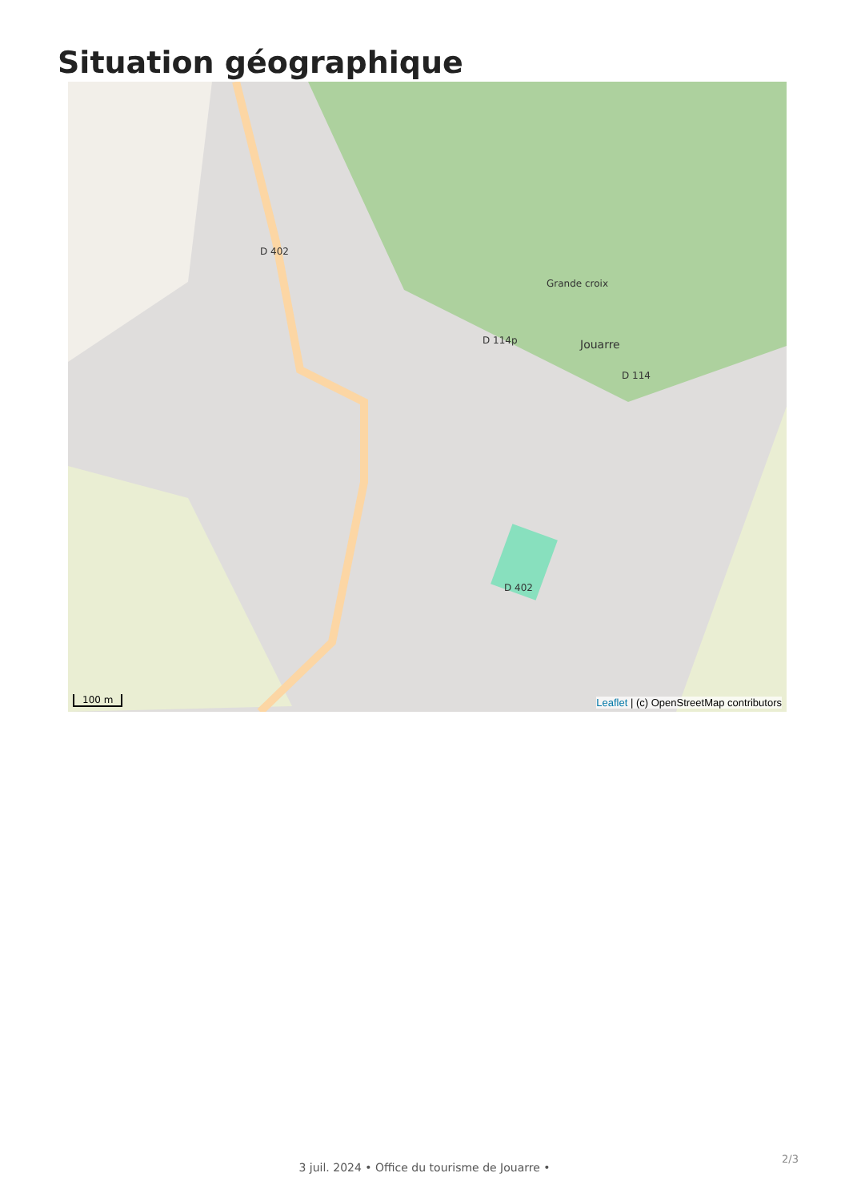Situation géographique
D 402
Jouarre
D 114p
D 114
Grande croix
D 402
100 m
Leaflet | (c) OpenStreetMap contributors
2/3
3 juil. 2024 • Office du tourisme de Jouarre •